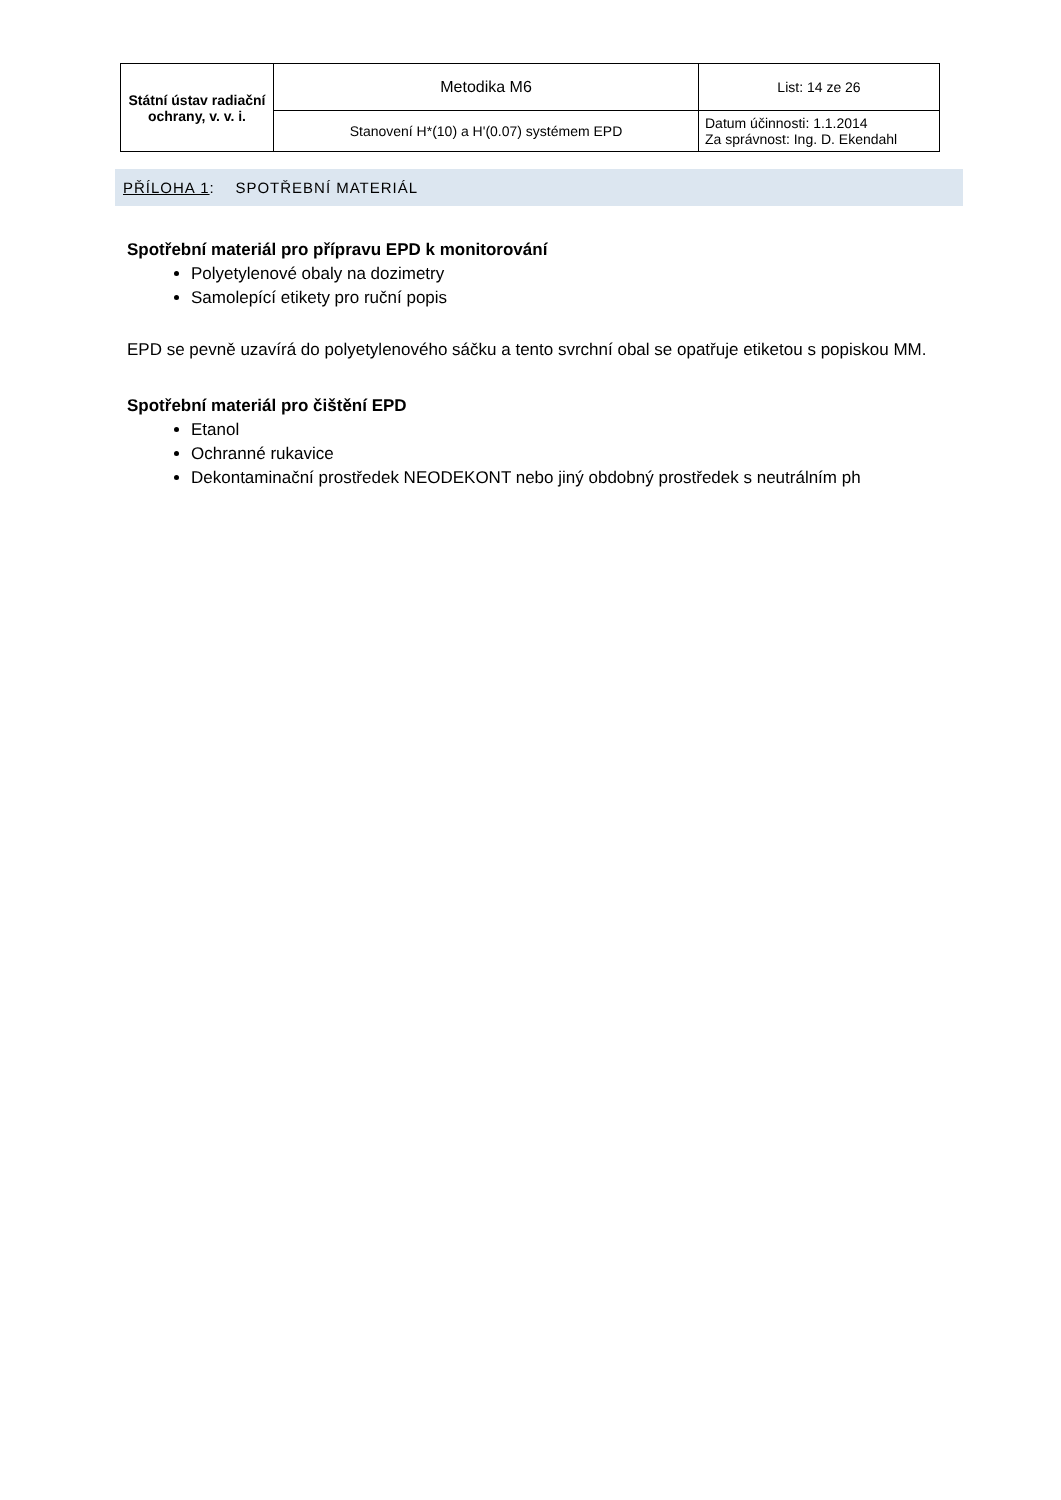| Státní ústav radiační ochrany, v. v. i. | Metodika M6 | List: 14 ze 26 |
| | Stanovení H*(10) a H'(0.07) systémem EPD | Datum účinnosti: 1.1.2014 Za správnost: Ing. D. Ekendahl |
PŘÍLOHA 1: SPOTŘEBNÍ MATERIÁL
Spotřební materiál pro přípravu EPD k monitorování
Polyetylenové obaly na dozimetry
Samolepící etikety pro ruční popis
EPD se pevně uzavírá do polyetylenového sáčku a tento svrchní obal se opatřuje etiketou s popiskou MM.
Spotřební materiál pro čištění EPD
Etanol
Ochranné rukavice
Dekontaminační prostředek NEODEKONT nebo jiný obdobný prostředek s neutrálním ph